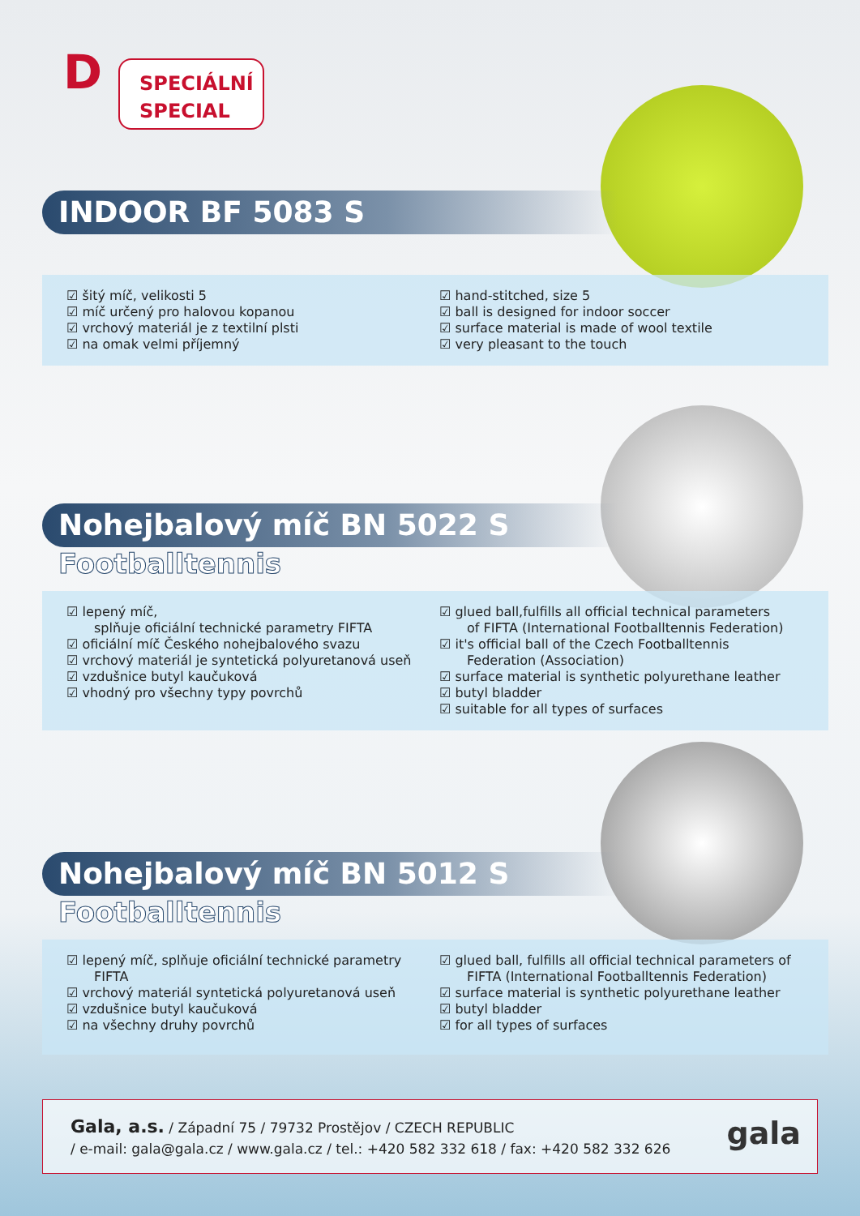D
SPECIÁLNÍ
SPECIAL
INDOOR BF 5083 S
☑ šitý míč, velikosti 5
☑ míč určený pro halovou kopanou
☑ vrchový materiál je z textilní plsti
☑ na omak velmi příjemný
☑ hand-stitched, size 5
☑ ball is designed for indoor soccer
☑ surface material is made of wool textile
☑ very pleasant to the touch
Nohejbalový míč BN 5022 S
Footballtennis
☑ lepený míč,
splňuje oficiální technické parametry FIFTA
☑ oficiální míč Českého nohejbalového svazu
☑ vrchový materiál je syntetická polyuretanová useň
☑ vzdušnice butyl kaučuková
☑ vhodný pro všechny typy povrchů
☑ glued ball,fulfills all official technical parameters
of FIFTA (International Footballtennis Federation)
☑ it's official ball of the Czech Footballtennis
Federation (Association)
☑ surface material is synthetic polyurethane leather
☑ butyl bladder
☑ suitable for all types of surfaces
Nohejbalový míč BN 5012 S
Footballtennis
☑ lepený míč, splňuje oficiální technické parametry
FIFTA
☑ vrchový materiál syntetická polyuretanová useň
☑ vzdušnice butyl kaučuková
☑ na všechny druhy povrchů
☑ glued ball, fulfills all official technical parameters of
FIFTA (International Footballtennis Federation)
☑ surface material is synthetic polyurethane leather
☑ butyl bladder
☑ for all types of surfaces
Gala, a.s. / Západní 75 / 79732 Prostějov / CZECH REPUBLIC
/ e-mail: gala@gala.cz / www.gala.cz / tel.: +420 582 332 618 / fax: +420 582 332 626
gala